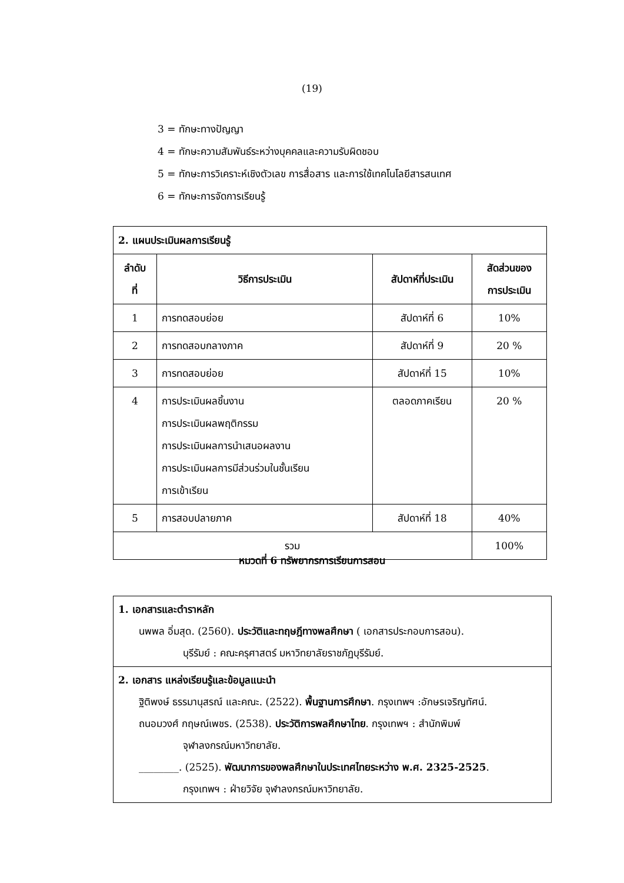(19)
3 = ทักษะทางปัญญา
4 = ทักษะความสัมพันธ์ระหว่างบุคคลและความรับผิดชอบ
5 = ทักษะการวิเคราะห์เชิงตัวเลข การสื่อสาร และการใช้เทคโนโลยีสารสนเทศ
6 = ทักษะการจัดการเรียนรู้
| 2. แผนประเมินผลการเรียนรู้ | | | |
| --- | --- | --- | --- |
| ลำดับ ที่ | วิธีการประเมิน | สัปดาห์ที่ประเมิน | สัดส่วนของ การประเมิน |
| 1 | การทดสอบย่อย | สัปดาห์ที่ 6 | 10% |
| 2 | การทดสอบกลางภาค | สัปดาห์ที่ 9 | 20 % |
| 3 | การทดสอบย่อย | สัปดาห์ที่ 15 | 10% |
| 4 | การประเมินผลชิ้นงาน การประเมินผลพฤติกรรม การประเมินผลการนำเสนอผลงาน การประเมินผลการมีส่วนร่วมในชั้นเรียน การเข้าเรียน | ตลอดภาคเรียน | 20 % |
| 5 | การสอบปลายภาค | สัปดาห์ที่ 18 | 40% |
| รวม | | | 100% |
หมวดที่ 6 ทรัพยากรการเรียนการสอน
| 1. เอกสารและตำราหลัก นพพล อิ่มสุด. (2560). ประวัติและทฤษฎีทางพลศึกษา ( เอกสารประกอบการสอน). บุรีรัมย์ : คณะครุศาสตร์ มหาวิทยาลัยราชภัฏบุรีรัมย์. |
| 2. เอกสาร แหล่งเรียนรู้และข้อมูลแนะนำ ฐิติพงษ์ ธรรมานุสรณ์ และคณะ. (2522). พื้นฐานการศึกษา . กรุงเทพฯ :อักษรเจริญทัศน์. ถนอมวงศ์ กฤษณ์เพชร. (2538). ประวัติการพลศึกษาไทย . กรุงเทพฯ : สำนักพิมพ์ จุฬาลงกรณ์มหาวิทยาลัย. ________. (2525). พัฒนาการของพลศึกษาในประเทศไทยระหว่าง พ.ศ. 2325-2525 . กรุงเทพฯ : ฝ่ายวิจัย จุฬาลงกรณ์มหาวิทยาลัย. |